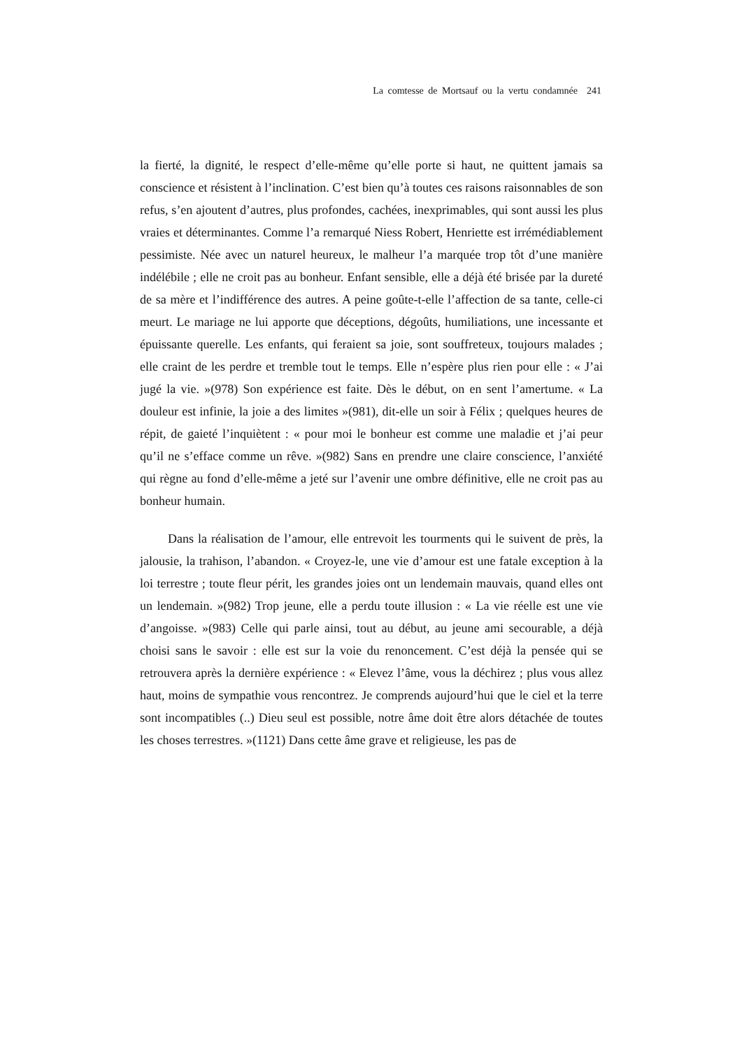La comtesse de Mortsauf ou la vertu condamnée 241
la fierté, la dignité, le respect d’elle-même qu’elle porte si haut, ne quittent jamais sa conscience et résistent à l’inclination. C’est bien qu’à toutes ces raisons raisonnables de son refus, s’en ajoutent d’autres, plus profondes, cachées, inexprimables, qui sont aussi les plus vraies et déterminantes. Comme l’a remarqué Niess Robert, Henriette est irrémédiablement pessimiste. Née avec un naturel heureux, le malheur l’a marquée trop tôt d’une manière indélébile ; elle ne croit pas au bonheur. Enfant sensible, elle a déjà été brisée par la dureté de sa mère et l’indifférence des autres. A peine goûte-t-elle l’affection de sa tante, celle-ci meurt. Le mariage ne lui apporte que déceptions, dégoûts, humiliations, une incessante et épuissante querelle. Les enfants, qui feraient sa joie, sont souffreteux, toujours malades ; elle craint de les perdre et tremble tout le temps. Elle n’espère plus rien pour elle : « J’ai jugé la vie. »(978) Son expérience est faite. Dès le début, on en sent l’amertume. « La douleur est infinie, la joie a des limites »(981), dit-elle un soir à Félix ; quelques heures de répit, de gaieté l’inquiètent : « pour moi le bonheur est comme une maladie et j’ai peur qu’il ne s’efface comme un rêve. »(982) Sans en prendre une claire conscience, l’anxiété qui règne au fond d’elle-même a jeté sur l’avenir une ombre définitive, elle ne croit pas au bonheur humain.
Dans la réalisation de l’amour, elle entrevoit les tourments qui le suivent de près, la jalousie, la trahison, l’abandon. « Croyez-le, une vie d’amour est une fatale exception à la loi terrestre ; toute fleur périt, les grandes joies ont un lendemain mauvais, quand elles ont un lendemain. »(982) Trop jeune, elle a perdu toute illusion : « La vie réelle est une vie d’angoisse. »(983) Celle qui parle ainsi, tout au début, au jeune ami secourable, a déjà choisi sans le savoir : elle est sur la voie du renoncement. C’est déjà la pensée qui se retrouvera après la dernière expérience : « Elevez l’âme, vous la déchirez ; plus vous allez haut, moins de sympathie vous rencontrez. Je comprends aujourd’hui que le ciel et la terre sont incompatibles (..) Dieu seul est possible, notre âme doit être alors détachée de toutes les choses terrestres. »(1121) Dans cette âme grave et religieuse, les pas de